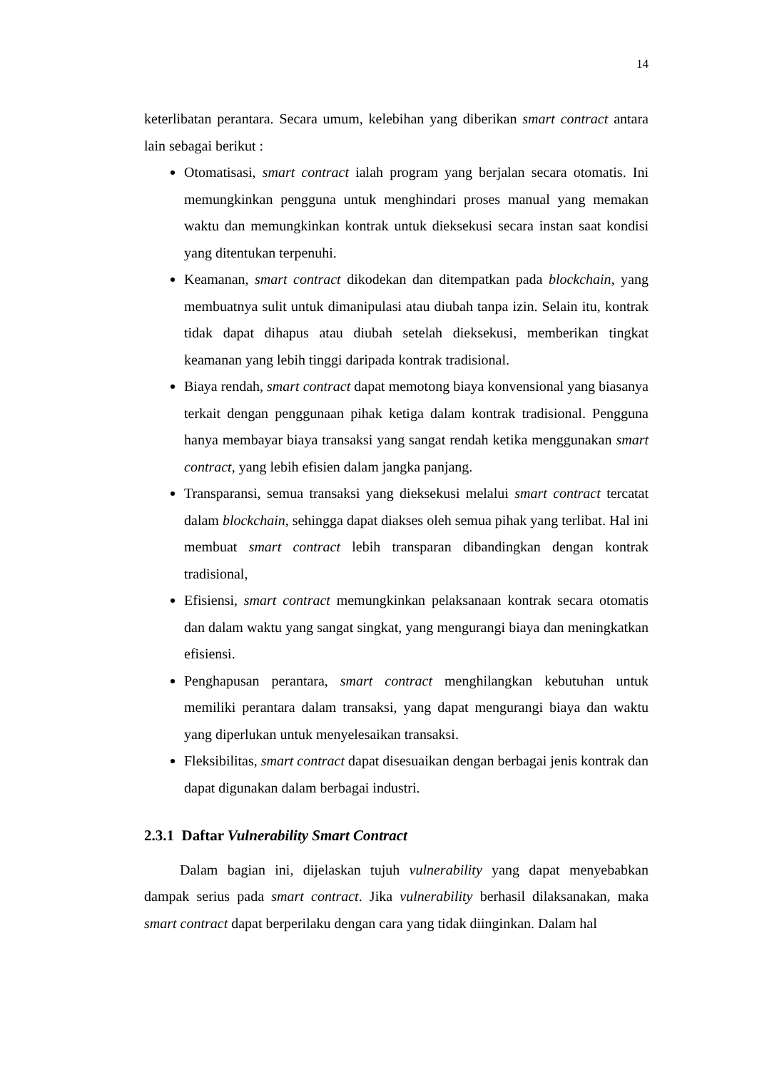14
keterlibatan perantara. Secara umum, kelebihan yang diberikan smart contract antara lain sebagai berikut :
Otomatisasi, smart contract ialah program yang berjalan secara otomatis. Ini memungkinkan pengguna untuk menghindari proses manual yang memakan waktu dan memungkinkan kontrak untuk dieksekusi secara instan saat kondisi yang ditentukan terpenuhi.
Keamanan, smart contract dikodekan dan ditempatkan pada blockchain, yang membuatnya sulit untuk dimanipulasi atau diubah tanpa izin. Selain itu, kontrak tidak dapat dihapus atau diubah setelah dieksekusi, memberikan tingkat keamanan yang lebih tinggi daripada kontrak tradisional.
Biaya rendah, smart contract dapat memotong biaya konvensional yang biasanya terkait dengan penggunaan pihak ketiga dalam kontrak tradisional. Pengguna hanya membayar biaya transaksi yang sangat rendah ketika menggunakan smart contract, yang lebih efisien dalam jangka panjang.
Transparansi, semua transaksi yang dieksekusi melalui smart contract tercatat dalam blockchain, sehingga dapat diakses oleh semua pihak yang terlibat. Hal ini membuat smart contract lebih transparan dibandingkan dengan kontrak tradisional,
Efisiensi, smart contract memungkinkan pelaksanaan kontrak secara otomatis dan dalam waktu yang sangat singkat, yang mengurangi biaya dan meningkatkan efisiensi.
Penghapusan perantara, smart contract menghilangkan kebutuhan untuk memiliki perantara dalam transaksi, yang dapat mengurangi biaya dan waktu yang diperlukan untuk menyelesaikan transaksi.
Fleksibilitas, smart contract dapat disesuaikan dengan berbagai jenis kontrak dan dapat digunakan dalam berbagai industri.
2.3.1 Daftar Vulnerability Smart Contract
Dalam bagian ini, dijelaskan tujuh vulnerability yang dapat menyebabkan dampak serius pada smart contract. Jika vulnerability berhasil dilaksanakan, maka smart contract dapat berperilaku dengan cara yang tidak diinginkan. Dalam hal